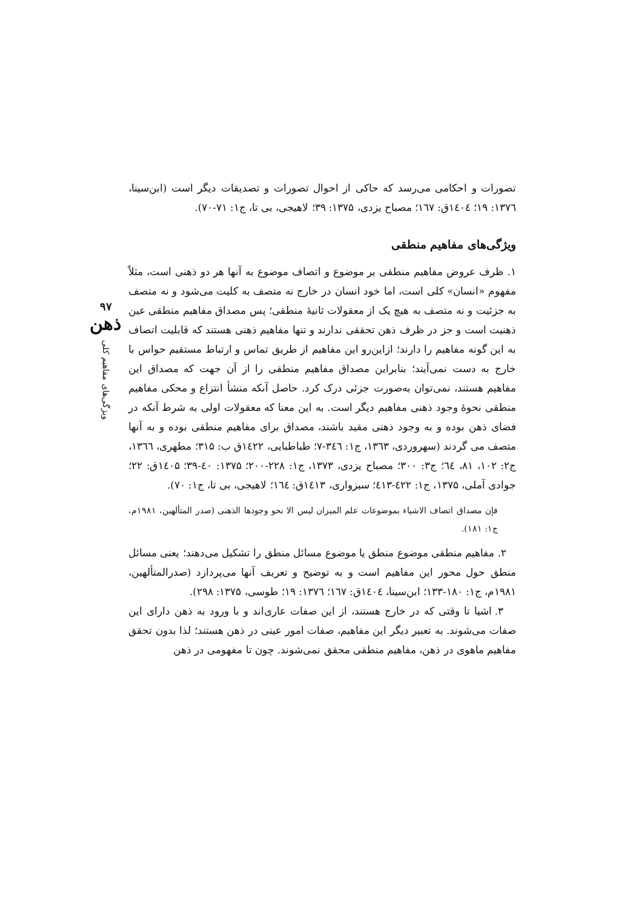۹۷
ذهن
ویژگی‌های مفاهیم کلی
تصورات و احکامی می‌رسد که حاکی از احوال تصورات و تصدیقات دیگر است (ابن‌سینا، ۱۳۷٦: ۱۹؛ ۱٤۰٤ق: ۱٦۷؛ مصباح یزدی، ۱۳۷۵: ۳۹؛ لاهیجی، بی تا، ج۱: ۷۱-۷۰).
ویژگی‌های مفاهیم منطقی
۱. ظرف عروض مفاهیم منطقی بر موضوع و اتصاف موضوع به آنها هر دو ذهنی است، مثلاً مفهوم «انسان» کلی است، اما خود انسان در خارج نه متصف به کلیت می‌شود و نه متصف به جزئیت و نه متصف به هیچ یک از معقولات ثانیهٔ منطقی؛ پس مصداق مفاهیم منطقی عین ذهنیت است و جز در ظرف ذهن تحققی ندارند و تنها مفاهیم ذهنی هستند که قابلیت اتصاف به این گونه مفاهیم را دارند؛ ازاین‌رو این مفاهیم از طریق تماس و ارتباط مستقیم حواس با خارج به دست نمی‌آیند؛ بنابراین مصداق مفاهیم منطقی را از آن جهت که مصداق این مفاهیم هستند، نمی‌توان به‌صورت جزئی درک کرد. حاصل آنکه منشأ انتزاع و محکی مفاهیم منطقی نحوهٔ وجود ذهنی مفاهیم دیگر است. به این معنا که معقولات اولی به شرط آنکه در فضای ذهن بوده و به وجود ذهنی مقید باشند، مصداق برای مفاهیم منطقی بوده و به آنها متصف می گردند (سهروردی، ۱۳٦۳، ج۱: ۳٤٦-۷؛ طباطبایی، ۱٤۲۲ق ب: ۳۱۵؛ مطهری، ۱۳٦٦، ج۲: ۱۰۲، ۸۱، ٦٤؛ ج۳: ۳۰۰؛ مصباح یزدی، ۱۳۷۳، ج۱: ۲۲۸-۲۰۰؛ ۱۳۷۵: ٤۰-۳۹؛ ۱٤۰۵ق: ۲۲؛ جوادی آملی، ۱۳۷۵، ج۱: ٤۲۲-٤۱۳؛ سبزواری، ۱٤۱۳ق: ۱٦٤؛ لاهیجی، بی تا، ج۱: ۷۰).
فإن مصداق اتصاف الاشیاء بموضوعات علم المیزان لیس الا نحو وجودها الذهنی (صدر المتألهین، ۱۹۸۱م، ج۱: ۱۸۱).
۲. مفاهیم منطقی موضوع منطق یا موضوع مسائل منطق را تشکیل می‌دهند؛ یعنی مسائل منطق حول محور این مفاهیم است و به توضیح و تعریف آنها می‌پردازد (صدرالمتألهین، ۱۹۸۱م، ج۱: ۱۸۰-۱۳۳؛ ابن‌سینا، ۱٤۰٤ق: ۱٦۷؛ ۱۳۷٦: ۱۹؛ طوسی، ۱۳۷۵: ۲۹۸).
۳. اشیا تا وقتی که در خارج هستند، از این صفات عاری‌اند و با ورود به ذهن دارای این صفات می‌شوند. به تعبیر دیگر این مفاهیم، صفات امور عینی در ذهن هستند؛ لذا بدون تحقق مفاهیم ماهوی در ذهن، مفاهیم منطقی محقق نمی‌شوند. چون تا مفهومی در ذهن